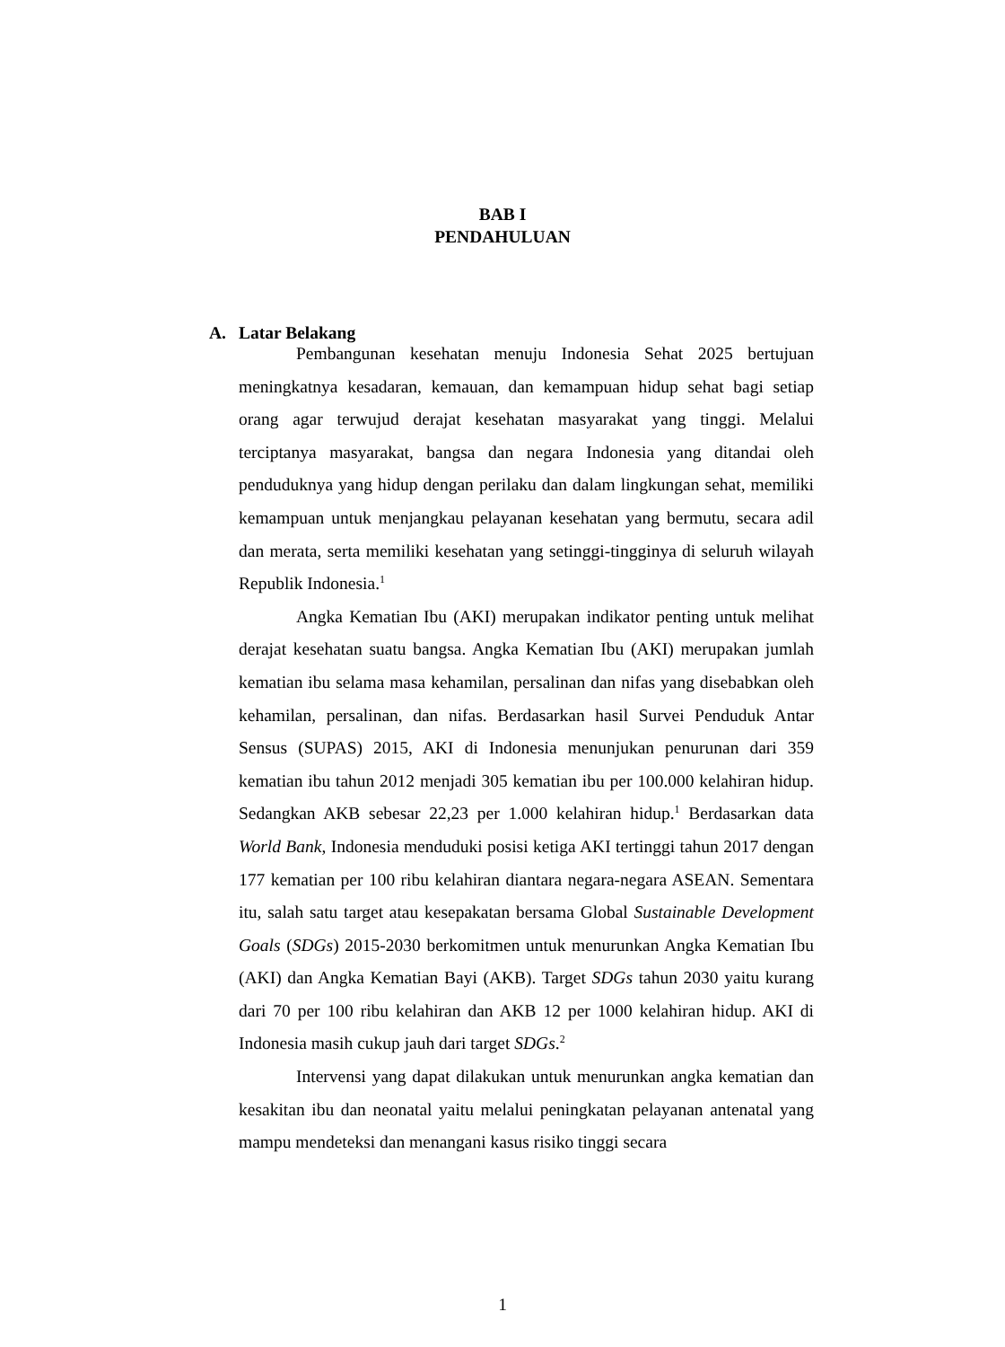BAB I
PENDAHULUAN
A. Latar Belakang
Pembangunan kesehatan menuju Indonesia Sehat 2025 bertujuan meningkatnya kesadaran, kemauan, dan kemampuan hidup sehat bagi setiap orang agar terwujud derajat kesehatan masyarakat yang tinggi. Melalui terciptanya masyarakat, bangsa dan negara Indonesia yang ditandai oleh penduduknya yang hidup dengan perilaku dan dalam lingkungan sehat, memiliki kemampuan untuk menjangkau pelayanan kesehatan yang bermutu, secara adil dan merata, serta memiliki kesehatan yang setinggi-tingginya di seluruh wilayah Republik Indonesia.<sup>1</sup>
Angka Kematian Ibu (AKI) merupakan indikator penting untuk melihat derajat kesehatan suatu bangsa. Angka Kematian Ibu (AKI) merupakan jumlah kematian ibu selama masa kehamilan, persalinan dan nifas yang disebabkan oleh kehamilan, persalinan, dan nifas. Berdasarkan hasil Survei Penduduk Antar Sensus (SUPAS) 2015, AKI di Indonesia menunjukan penurunan dari 359 kematian ibu tahun 2012 menjadi 305 kematian ibu per 100.000 kelahiran hidup. Sedangkan AKB sebesar 22,23 per 1.000 kelahiran hidup.<sup>1</sup> Berdasarkan data World Bank, Indonesia menduduki posisi ketiga AKI tertinggi tahun 2017 dengan 177 kematian per 100 ribu kelahiran diantara negara-negara ASEAN. Sementara itu, salah satu target atau kesepakatan bersama Global Sustainable Development Goals (SDGs) 2015-2030 berkomitmen untuk menurunkan Angka Kematian Ibu (AKI) dan Angka Kematian Bayi (AKB). Target SDGs tahun 2030 yaitu kurang dari 70 per 100 ribu kelahiran dan AKB 12 per 1000 kelahiran hidup. AKI di Indonesia masih cukup jauh dari target SDGs.<sup>2</sup>
Intervensi yang dapat dilakukan untuk menurunkan angka kematian dan kesakitan ibu dan neonatal yaitu melalui peningkatan pelayanan antenatal yang mampu mendeteksi dan menangani kasus risiko tinggi secara
1